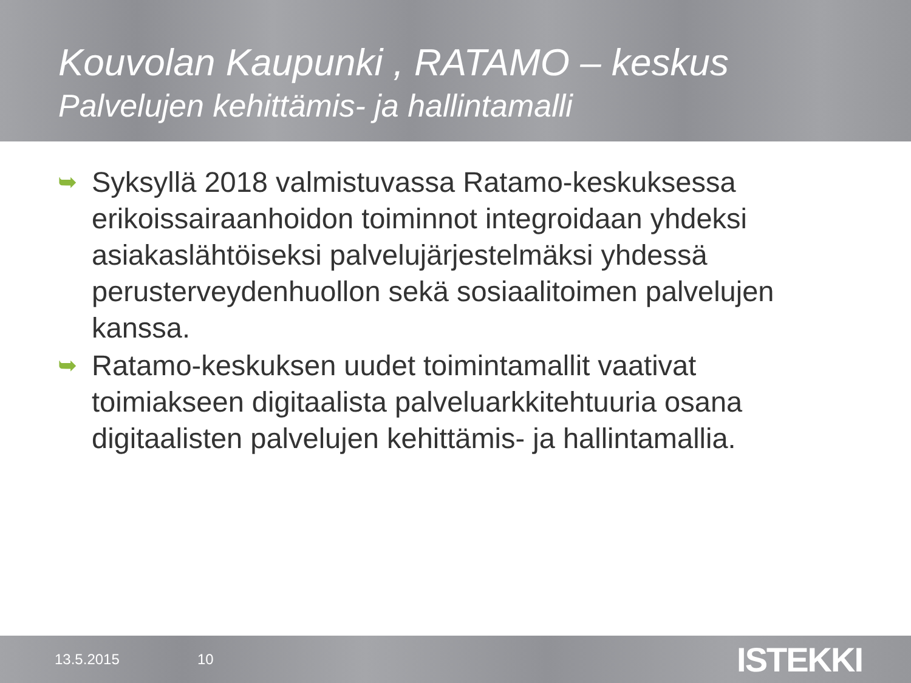Kouvolan Kaupunki , RATAMO – keskus
Palvelujen kehittämis- ja hallintamalli
➥ Syksyllä 2018 valmistuvassa Ratamo-keskuksessa erikoissairaanhoidon toiminnot integroidaan yhdeksi asiakaslähtöiseksi palvelujärjestelmäksi yhdessä perusterveydenhuollon sekä sosiaalitoimen palvelujen kanssa.
➥ Ratamo-keskuksen uudet toimintamallit vaativat toimiakseen digitaalista palveluarkkitehtuuria osana digitaalisten palvelujen kehittämis- ja hallintamallia.
13.5.2015 10
ISTEKKI